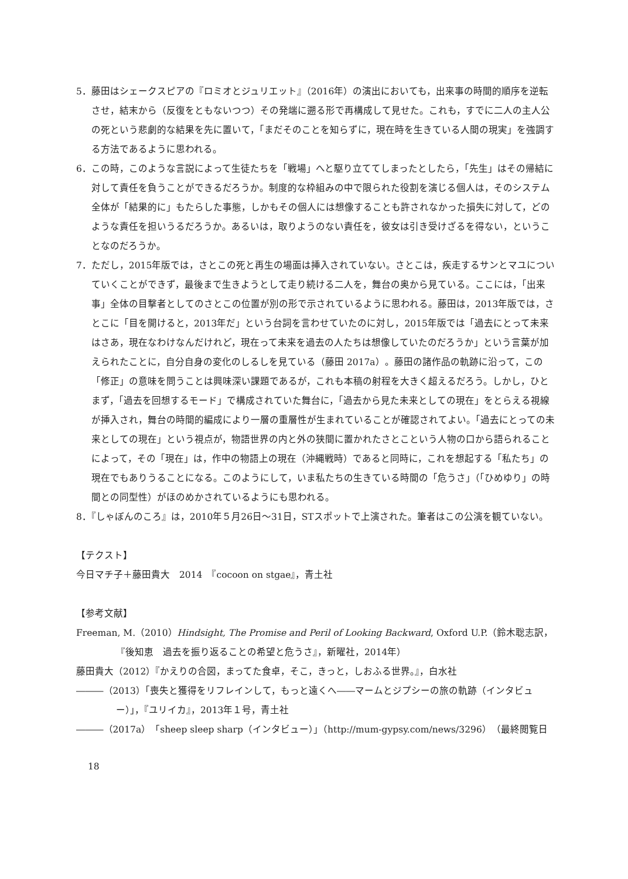5．藤田はシェークスピアの『ロミオとジュリエット』（2016年）の演出においても，出来事の時間的順序を逆転させ，結末から（反復をともないつつ）その発端に遡る形で再構成して見せた。これも，すでに二人の主人公の死という悲劇的な結果を先に置いて，「まだそのことを知らずに，現在時を生きている人間の現実」を強調する方法であるように思われる。
6．この時，このような言説によって生徒たちを「戦場」へと駆り立ててしまったとしたら，「先生」はその帰結に対して責任を負うことができるだろうか。制度的な枠組みの中で限られた役割を演じる個人は，そのシステム全体が「結果的に」もたらした事態，しかもその個人には想像することも許されなかった損失に対して，どのような責任を担いうるだろうか。あるいは，取りようのない責任を，彼女は引き受けざるを得ない，ということなのだろうか。
7．ただし，2015年版では，さとこの死と再生の場面は挿入されていない。さとこは，疾走するサンとマユについていくことができず，最後まで生きようとして走り続ける二人を，舞台の奥から見ている。ここには，「出来事」全体の目撃者としてのさとこの位置が別の形で示されているように思われる。藤田は，2013年版では，さとこに「目を開けると，2013年だ」という台詞を言わせていたのに対し，2015年版では「過去にとって未来はさあ，現在なわけなんだけれど，現在って未来を過去の人たちは想像していたのだろうか」という言葉が加えられたことに，自分自身の変化のしるしを見ている（藤田 2017a）。藤田の諸作品の軌跡に沿って，この「修正」の意味を問うことは興味深い課題であるが，これも本稿の射程を大きく超えるだろう。しかし，ひとまず，「過去を回想するモード」で構成されていた舞台に，「過去から見た未来としての現在」をとらえる視線が挿入され，舞台の時間的編成により一層の重層性が生まれていることが確認されてよい。「過去にとっての未来としての現在」という視点が，物語世界の内と外の狭間に置かれたさとこという人物の口から語られることによって，その「現在」は，作中の物語上の現在（沖縄戦時）であると同時に，これを想起する「私たち」の現在でもありうることになる。このようにして，いま私たちの生きている時間の「危うさ」（「ひめゆり」の時間との同型性）がほのめかされているようにも思われる。
8．『しゃぼんのころ』は，2010年５月26日～31日，STスポットで上演された。筆者はこの公演を観ていない。
【テクスト】
今日マチ子＋藤田貴大　2014　『cocoon on stgae』，青土社
【参考文献】
Freeman, M.（2010）Hindsight, The Promise and Peril of Looking Backward, Oxford U.P.（鈴木聡志訳，『後知恵　過去を振り返ることの希望と危うさ』，新曜社，2014年）
藤田貴大（2012）『かえりの合図，まってた食卓，そこ，きっと，しおふる世界。』，白水社
―――（2013）「喪失と獲得をリフレインして，もっと遠くへ――マームとジプシーの旅の軌跡（インタビュー）」，『ユリイカ』，2013年１号，青土社
―――（2017a）「sheep sleep sharp（インタビュー）」（http://mum-gypsy.com/news/3296）（最終閲覧日
18